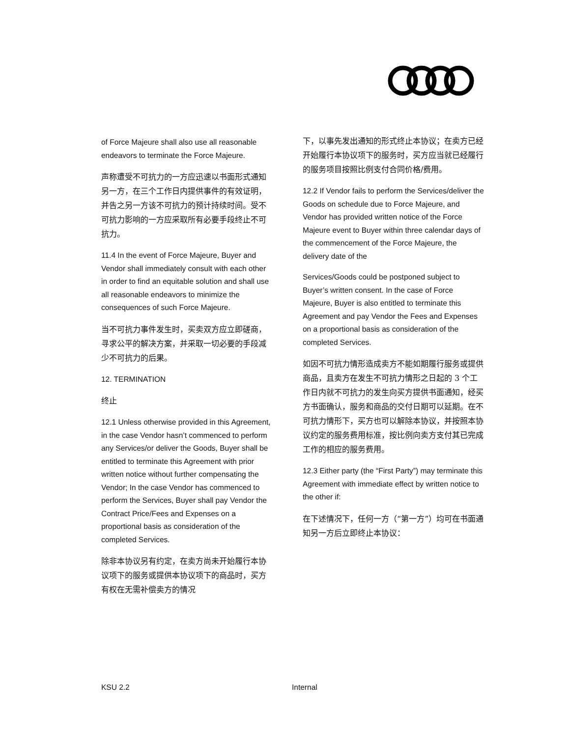of Force Majeure shall also use all reasonable endeavors to terminate the Force Majeure.
声称遭受不可抗力的一方应迅速以书面形式通知另一方，在三个工作日内提供事件的有效证明，并告之另一方该不可抗力的预计持续时间。受不可抗力影响的一方应采取所有必要手段终止不可抗力。
11.4 In the event of Force Majeure, Buyer and Vendor shall immediately consult with each other in order to find an equitable solution and shall use all reasonable endeavors to minimize the consequences of such Force Majeure.
当不可抗力事件发生时，买卖双方应立即磋商，寻求公平的解决方案，并采取一切必要的手段减少不可抗力的后果。
12. TERMINATION
终止
12.1 Unless otherwise provided in this Agreement, in the case Vendor hasn’t commenced to perform any Services/or deliver the Goods, Buyer shall be entitled to terminate this Agreement with prior written notice without further compensating the Vendor; In the case Vendor has commenced to perform the Services, Buyer shall pay Vendor the Contract Price/Fees and Expenses on a proportional basis as consideration of the completed Services.
除非本协议另有约定，在卖方尚未开始履行本协议项下的服务或提供本协议项下的商品时，买方有权在无需补偿卖方的情况
下，以事先发出通知的形式终止本协议；在卖方已经开始履行本协议项下的服务时，买方应当就已经履行的服务项目按照比例支付合同价格/费用。
12.2 If Vendor fails to perform the Services/deliver the Goods on schedule due to Force Majeure, and Vendor has provided written notice of the Force Majeure event to Buyer within three calendar days of the commencement of the Force Majeure, the delivery date of the
Services/Goods could be postponed subject to Buyer’s written consent. In the case of Force Majeure, Buyer is also entitled to terminate this Agreement and pay Vendor the Fees and Expenses on a proportional basis as consideration of the completed Services.
如因不可抗力情形造成卖方不能如期履行服务或提供商品，且卖方在发生不可抗力情形之日起的 3 个工作日内就不可抗力的发生向买方提供书面通知，经买方书面确认，服务和商品的交付日期可以延期。在不可抗力情形下，买方也可以解除本协议，并按照本协议约定的服务费用标准，按比例向卖方支付其已完成工作的相应的服务费用。
12.3 Either party (the “First Party”) may terminate this Agreement with immediate effect by written notice to the other if:
在下述情况下，任何一方（“第一方”）均可在书面通知另一方后立即终止本协议：
KSU 2.2 Internal